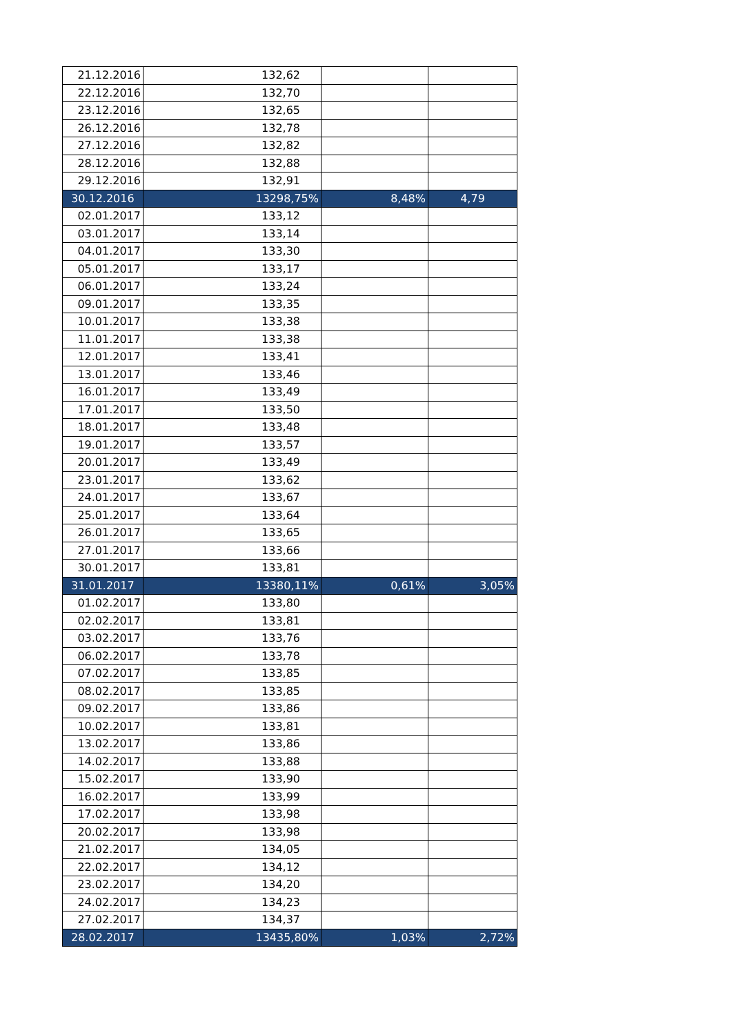| 21.12.2016 | 132,62 | | |
| 22.12.2016 | 132,70 | | |
| 23.12.2016 | 132,65 | | |
| 26.12.2016 | 132,78 | | |
| 27.12.2016 | 132,82 | | |
| 28.12.2016 | 132,88 | | |
| 29.12.2016 | 132,91 | | |
| 30.12.2016 | 13298,75% | 8,48% | 4,79 |
| 02.01.2017 | 133,12 | | |
| 03.01.2017 | 133,14 | | |
| 04.01.2017 | 133,30 | | |
| 05.01.2017 | 133,17 | | |
| 06.01.2017 | 133,24 | | |
| 09.01.2017 | 133,35 | | |
| 10.01.2017 | 133,38 | | |
| 11.01.2017 | 133,38 | | |
| 12.01.2017 | 133,41 | | |
| 13.01.2017 | 133,46 | | |
| 16.01.2017 | 133,49 | | |
| 17.01.2017 | 133,50 | | |
| 18.01.2017 | 133,48 | | |
| 19.01.2017 | 133,57 | | |
| 20.01.2017 | 133,49 | | |
| 23.01.2017 | 133,62 | | |
| 24.01.2017 | 133,67 | | |
| 25.01.2017 | 133,64 | | |
| 26.01.2017 | 133,65 | | |
| 27.01.2017 | 133,66 | | |
| 30.01.2017 | 133,81 | | |
| 31.01.2017 | 13380,11% | 0,61% | 3,05% |
| 01.02.2017 | 133,80 | | |
| 02.02.2017 | 133,81 | | |
| 03.02.2017 | 133,76 | | |
| 06.02.2017 | 133,78 | | |
| 07.02.2017 | 133,85 | | |
| 08.02.2017 | 133,85 | | |
| 09.02.2017 | 133,86 | | |
| 10.02.2017 | 133,81 | | |
| 13.02.2017 | 133,86 | | |
| 14.02.2017 | 133,88 | | |
| 15.02.2017 | 133,90 | | |
| 16.02.2017 | 133,99 | | |
| 17.02.2017 | 133,98 | | |
| 20.02.2017 | 133,98 | | |
| 21.02.2017 | 134,05 | | |
| 22.02.2017 | 134,12 | | |
| 23.02.2017 | 134,20 | | |
| 24.02.2017 | 134,23 | | |
| 27.02.2017 | 134,37 | | |
| 28.02.2017 | 13435,80% | 1,03% | 2,72% |